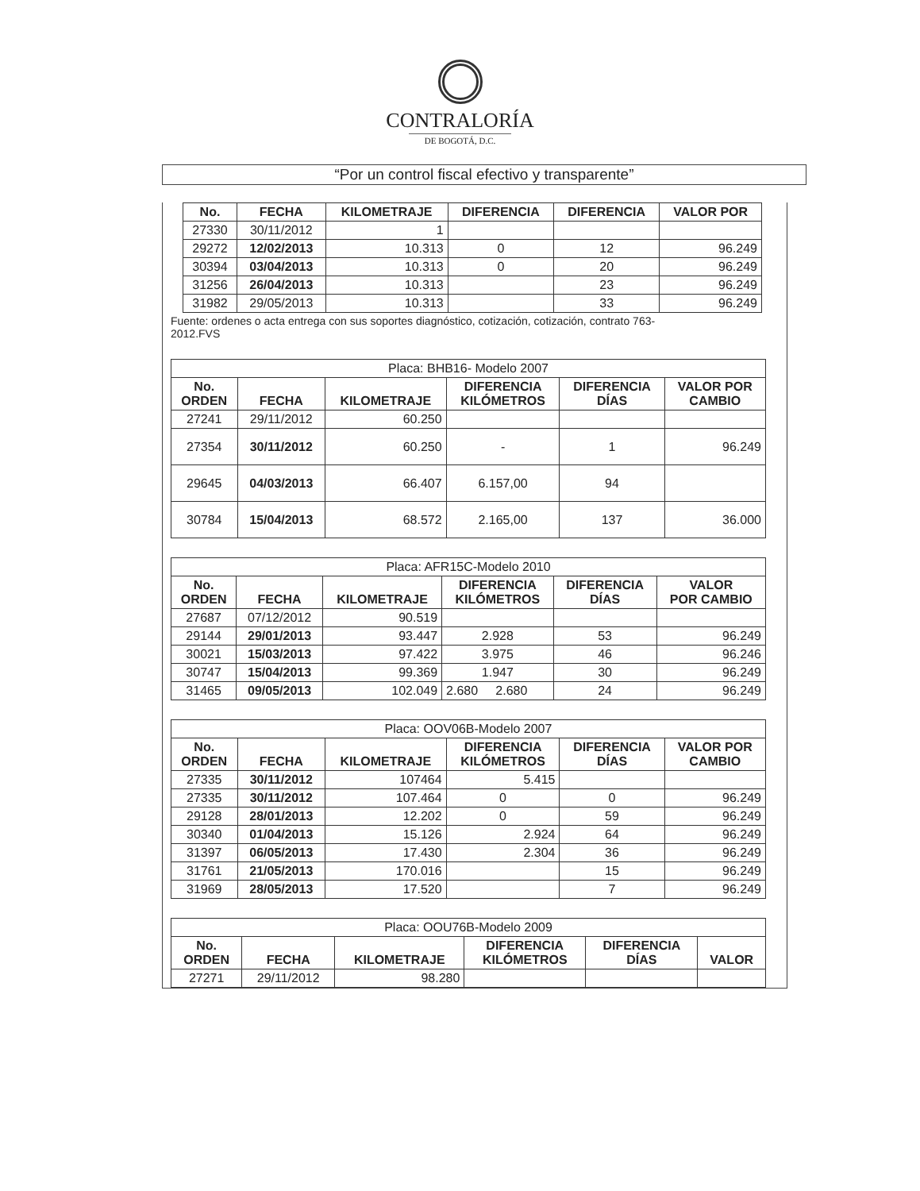CONTRALORÍA
DE BOGOTÁ, D.C.
“Por un control fiscal efectivo y transparente”
| No. | FECHA | KILOMETRAJE | DIFERENCIA | DIFERENCIA | VALOR POR |
| --- | --- | --- | --- | --- | --- |
| 27330 | 30/11/2012 | 1 | | | |
| 29272 | 12/02/2013 | 10.313 | 0 | 12 | 96.249 |
| 30394 | 03/04/2013 | 10.313 | 0 | 20 | 96.249 |
| 31256 | 26/04/2013 | 10.313 | | 23 | 96.249 |
| 31982 | 29/05/2013 | 10.313 | | 33 | 96.249 |
Fuente: ordenes o acta entrega con sus soportes diagnóstico, cotización, cotización, contrato 763-
2012.FVS
| Placa: BHB16- Modelo 2007 | | | | | |
| No. ORDEN | FECHA | KILOMETRAJE | DIFERENCIA KILÓMETROS | DIFERENCIA DÍAS | VALOR POR CAMBIO |
| 27241 | 29/11/2012 | 60.250 | | | |
| 27354 | 30/11/2012 | 60.250 | - | 1 | 96.249 |
| 29645 | 04/03/2013 | 66.407 | 6.157,00 | 94 | |
| 30784 | 15/04/2013 | 68.572 | 2.165,00 | 137 | 36.000 |
| Placa: AFR15C-Modelo 2010 | | | | | |
| No. ORDEN | FECHA | KILOMETRAJE | DIFERENCIA KILÓMETROS | DIFERENCIA DÍAS | VALOR POR CAMBIO |
| 27687 | 07/12/2012 | 90.519 | | | |
| 29144 | 29/01/2013 | 93.447 | 2.928 | 53 | 96.249 |
| 30021 | 15/03/2013 | 97.422 | 3.975 | 46 | 96.246 |
| 30747 | 15/04/2013 | 99.369 | 1.947 | 30 | 96.249 |
| 31465 | 09/05/2013 | 102.049 | 2.680 2.680 | 24 | 96.249 |
| Placa: OOV06B-Modelo 2007 | | | | | |
| No. ORDEN | FECHA | KILOMETRAJE | DIFERENCIA KILÓMETROS | DIFERENCIA DÍAS | VALOR POR CAMBIO |
| 27335 | 30/11/2012 | 107464 | 5.415 | | |
| 27335 | 30/11/2012 | 107.464 | 0 | 0 | 96.249 |
| 29128 | 28/01/2013 | 12.202 | 0 | 59 | 96.249 |
| 30340 | 01/04/2013 | 15.126 | 2.924 | 64 | 96.249 |
| 31397 | 06/05/2013 | 17.430 | 2.304 | 36 | 96.249 |
| 31761 | 21/05/2013 | 170.016 | | 15 | 96.249 |
| 31969 | 28/05/2013 | 17.520 | | 7 | 96.249 |
| Placa: OOU76B-Modelo 2009 | | | | | |
| No. ORDEN | FECHA | KILOMETRAJE | DIFERENCIA KILÓMETROS | DIFERENCIA DÍAS | VALOR |
| 27271 | 29/11/2012 | 98.280 | | | |